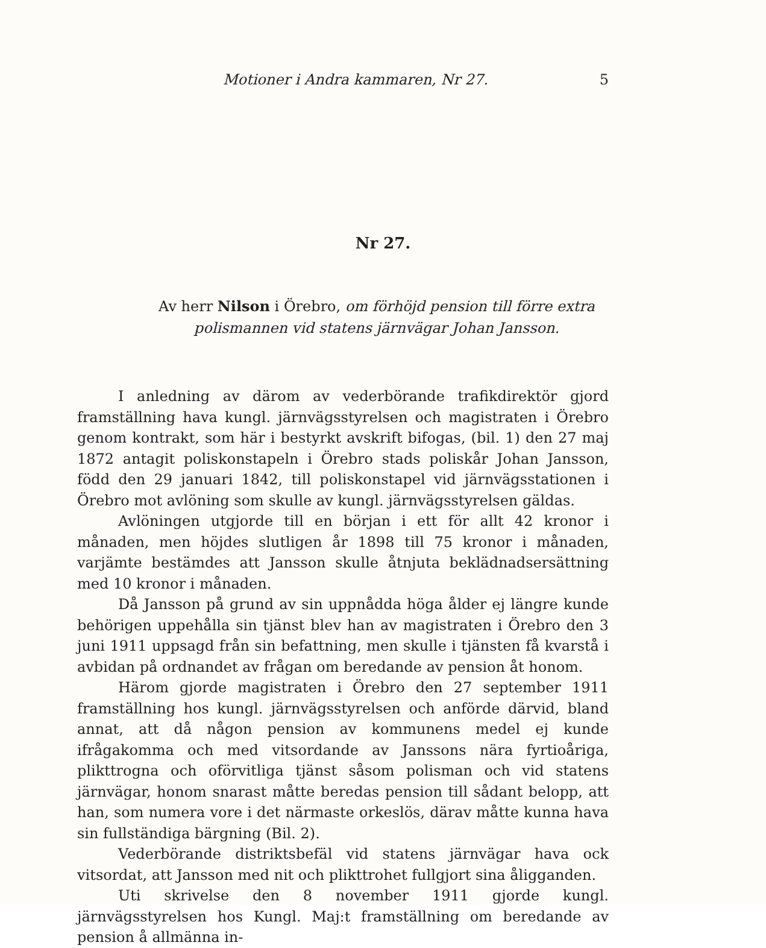Motioner i Andra kammaren, Nr 27. 5
Nr 27.
Av herr Nilson i Örebro, om förhöjd pension till förre extra polismannen vid statens järnvägar Johan Jansson.
I anledning av därom av vederbörande trafikdirektör gjord framställning hava kungl. järnvägsstyrelsen och magistraten i Örebro genom kontrakt, som här i bestyrkt avskrift bifogas, (bil. 1) den 27 maj 1872 antagit poliskonstapeln i Örebro stads poliskår Johan Jansson, född den 29 januari 1842, till poliskonstapel vid järnvägsstationen i Örebro mot avlöning som skulle av kungl. järnvägsstyrelsen gäldas.
Avlöningen utgjorde till en början i ett för allt 42 kronor i månaden, men höjdes slutligen år 1898 till 75 kronor i månaden, varjämte bestämdes att Jansson skulle åtnjuta beklädnadsersättning med 10 kronor i månaden.
Då Jansson på grund av sin uppnådda höga ålder ej längre kunde behörigen uppehålla sin tjänst blev han av magistraten i Örebro den 3 juni 1911 uppsagd från sin befattning, men skulle i tjänsten få kvarstå i avbidan på ordnandet av frågan om beredande av pension åt honom.
Härom gjorde magistraten i Örebro den 27 september 1911 framställning hos kungl. järnvägsstyrelsen och anförde därvid, bland annat, att då någon pension av kommunens medel ej kunde ifrågakomma och med vitsordande av Janssons nära fyrtioåriga, plikttrogna och oförvitliga tjänst såsom polisman och vid statens järnvägar, honom snarast måtte beredas pension till sådant belopp, att han, som numera vore i det närmaste orkeslös, därav måtte kunna hava sin fullständiga bärgning (Bil. 2).
Vederbörande distriktsbefäl vid statens järnvägar hava ock vitsordat, att Jansson med nit och plikttrohet fullgjort sina åligganden.
Uti skrivelse den 8 november 1911 gjorde kungl. järnvägsstyrelsen hos Kungl. Maj:t framställning om beredande av pension å allmänna in-